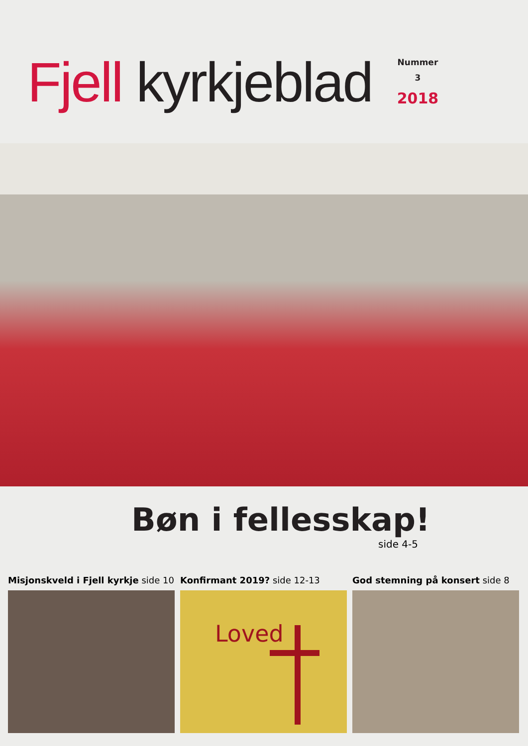Fjell kyrkjeblad
Nummer
3
2018
Bøn i fellesskap!
side 4-5
Misjonskveld i Fjell kyrkje side 10
Konfirmant 2019? side 12-13
Loved
God stemning på konsert side 8